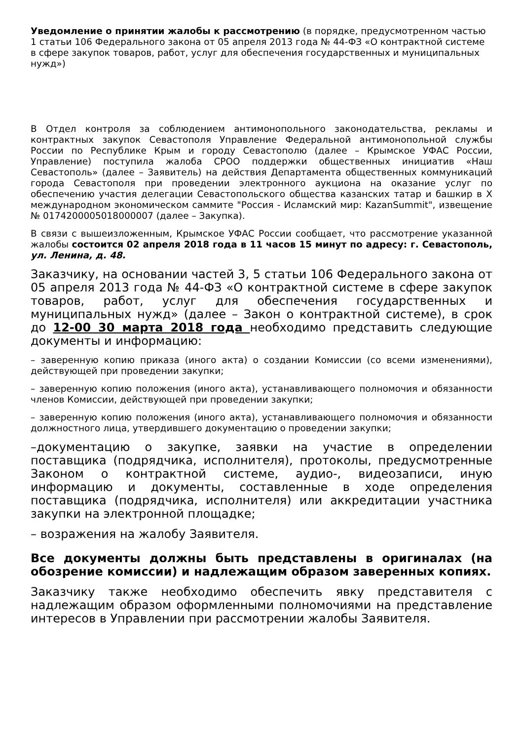Уведомление о принятии жалобы к рассмотрению (в порядке, предусмотренном частью 1 статьи 106 Федерального закона от 05 апреля 2013 года № 44-ФЗ «О контрактной системе в сфере закупок товаров, работ, услуг для обеспечения государственных и муниципальных нужд»)
В Отдел контроля за соблюдением антимонопольного законодательства, рекламы и контрактных закупок Севастополя Управление Федеральной антимонопольной службы России по Республике Крым и городу Севастополю (далее – Крымское УФАС России, Управление) поступила жалоба СРОО поддержки общественных инициатив «Наш Севастополь» (далее – Заявитель) на действия Департамента общественных коммуникаций города Севастополя при проведении электронного аукциона на оказание услуг по обеспечению участия делегации Севастопольского общества казанских татар и башкир в X международном экономическом саммите "Россия - Исламский мир: KazanSummit", извещение № 0174200005018000007 (далее – Закупка).
В связи с вышеизложенным, Крымское УФАС России сообщает, что рассмотрение указанной жалобы состоится 02 апреля 2018 года в 11 часов 15 минут по адресу: г. Севастополь, ул. Ленина, д. 48.
Заказчику, на основании частей 3, 5 статьи 106 Федерального закона от 05 апреля 2013 года № 44-ФЗ «О контрактной системе в сфере закупок товаров, работ, услуг для обеспечения государственных и муниципальных нужд» (далее – Закон о контрактной системе), в срок до 12-00 30 марта 2018 года необходимо представить следующие документы и информацию:
– заверенную копию приказа (иного акта) о создании Комиссии (со всеми изменениями), действующей при проведении закупки;
– заверенную копию положения (иного акта), устанавливающего полномочия и обязанности членов Комиссии, действующей при проведении закупки;
– заверенную копию положения (иного акта), устанавливающего полномочия и обязанности должностного лица, утвердившего документацию о проведении закупки;
–документацию о закупке, заявки на участие в определении поставщика (подрядчика, исполнителя), протоколы, предусмотренные Законом о контрактной системе, аудио-, видеозаписи, иную информацию и документы, составленные в ходе определения поставщика (подрядчика, исполнителя) или аккредитации участника закупки на электронной площадке;
– возражения на жалобу Заявителя.
Все документы должны быть представлены в оригиналах (на обозрение комиссии) и надлежащим образом заверенных копиях.
Заказчику также необходимо обеспечить явку представителя с надлежащим образом оформленными полномочиями на представление интересов в Управлении при рассмотрении жалобы Заявителя.